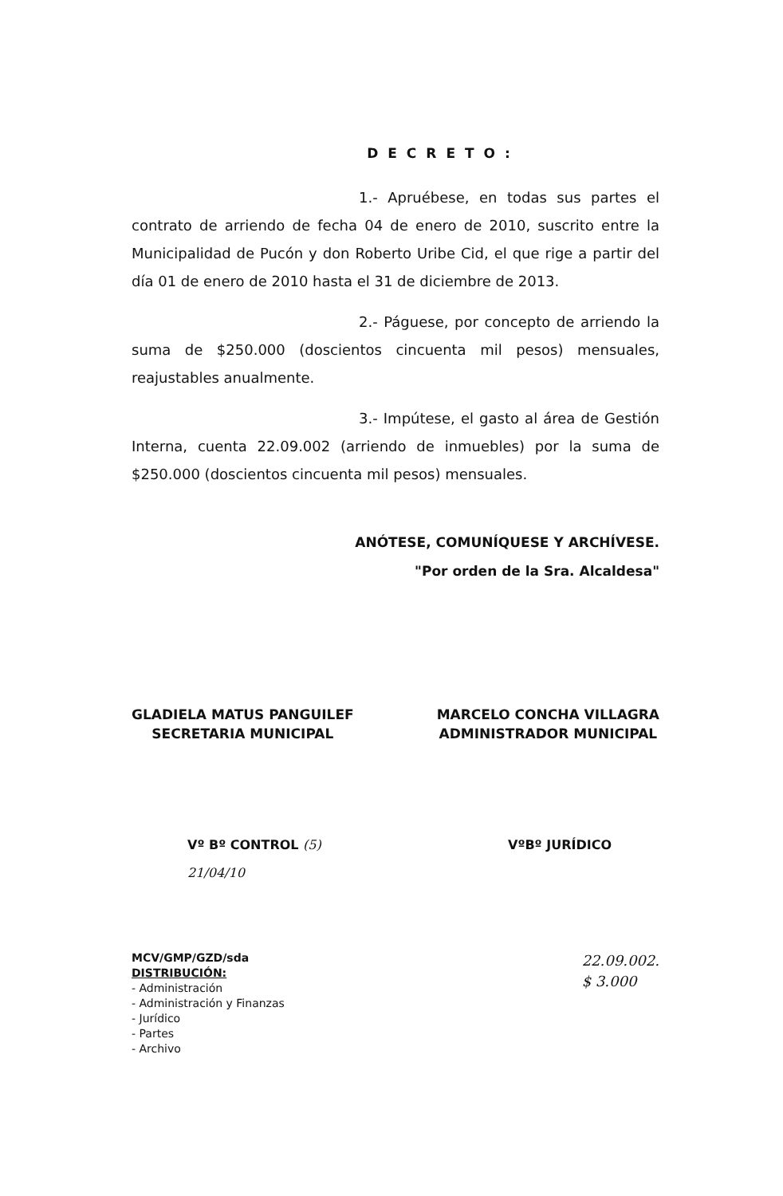DECRETO:
1.- Apruébese, en todas sus partes el contrato de arriendo de fecha 04 de enero de 2010, suscrito entre la Municipalidad de Pucón y don Roberto Uribe Cid, el que rige a partir del día 01 de enero de 2010 hasta el 31 de diciembre de 2013.
2.- Páguese, por concepto de arriendo la suma de $250.000 (doscientos cincuenta mil pesos) mensuales, reajustables anualmente.
3.- Impútese, el gasto al área de Gestión Interna, cuenta 22.09.002 (arriendo de inmuebles) por la suma de $250.000 (doscientos cincuenta mil pesos) mensuales.
ANÓTESE, COMUNÍQUESE Y ARCHÍVESE.
"Por orden de la Sra. Alcaldesa"
GLADIELA MATUS PANGUILEF
SECRETARIA MUNICIPAL
MARCELO CONCHA VILLAGRA
ADMINISTRADOR MUNICIPAL
Vº Bº CONTROL (5)
21/04/10
VºBº JURÍDICO
MCV/GMP/GZD/sda
DISTRIBUCIÓN:
- Administración
- Administración y Finanzas
- Jurídico
- Partes
- Archivo
22.09.002.
$ 3.000